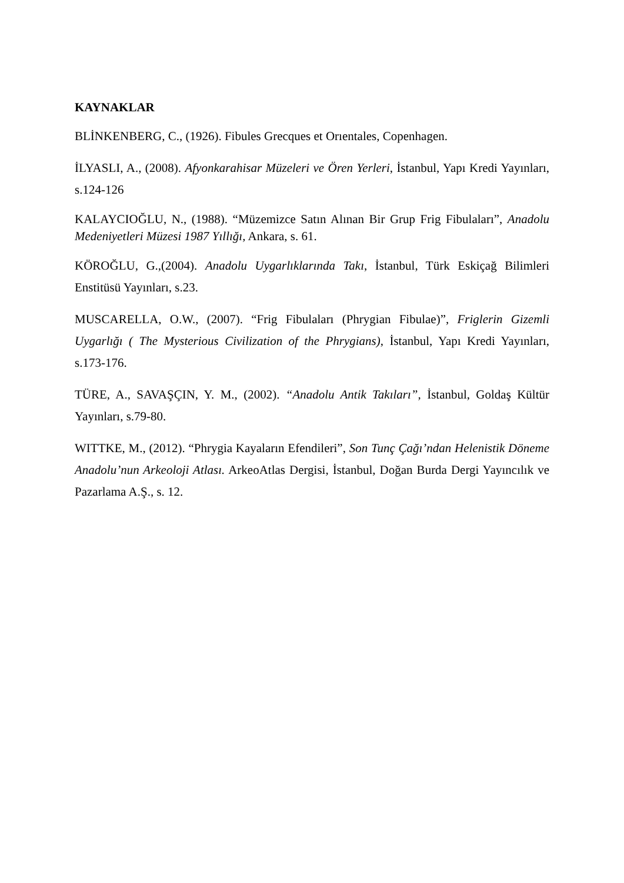KAYNAKLAR
BLİNKENBERG, C., (1926). Fibules Grecques et Orıentales, Copenhagen.
İLYASLI, A., (2008). Afyonkarahisar Müzeleri ve Ören Yerleri, İstanbul, Yapı Kredi Yayınları, s.124-126
KALAYCIOĞLU, N., (1988). “Müzemizce Satın Alınan Bir Grup Frig Fibulaları”, Anadolu Medeniyetleri Müzesi 1987 Yıllığı, Ankara, s. 61.
KÖROĞLU, G.,(2004). Anadolu Uygarlıklarında Takı, İstanbul, Türk Eskiçağ Bilimleri Enstitüsü Yayınları, s.23.
MUSCARELLA, O.W., (2007). “Frig Fibulaları (Phrygian Fibulae)”, Friglerin Gizemli Uygarlığı ( The Mysterious Civilization of the Phrygians), İstanbul, Yapı Kredi Yayınları, s.173-176.
TÜRE, A., SAVAŞÇIN, Y. M., (2002). “Anadolu Antik Takıları”, İstanbul, Goldaş Kültür Yayınları, s.79-80.
WITTKE, M., (2012). “Phrygia Kayaların Efendileri”, Son Tunç Çağı’ndan Helenistik Döneme Anadolu’nun Arkeoloji Atlası. ArkeoAtlas Dergisi, İstanbul, Doğan Burda Dergi Yayıncılık ve Pazarlama A.Ş., s. 12.